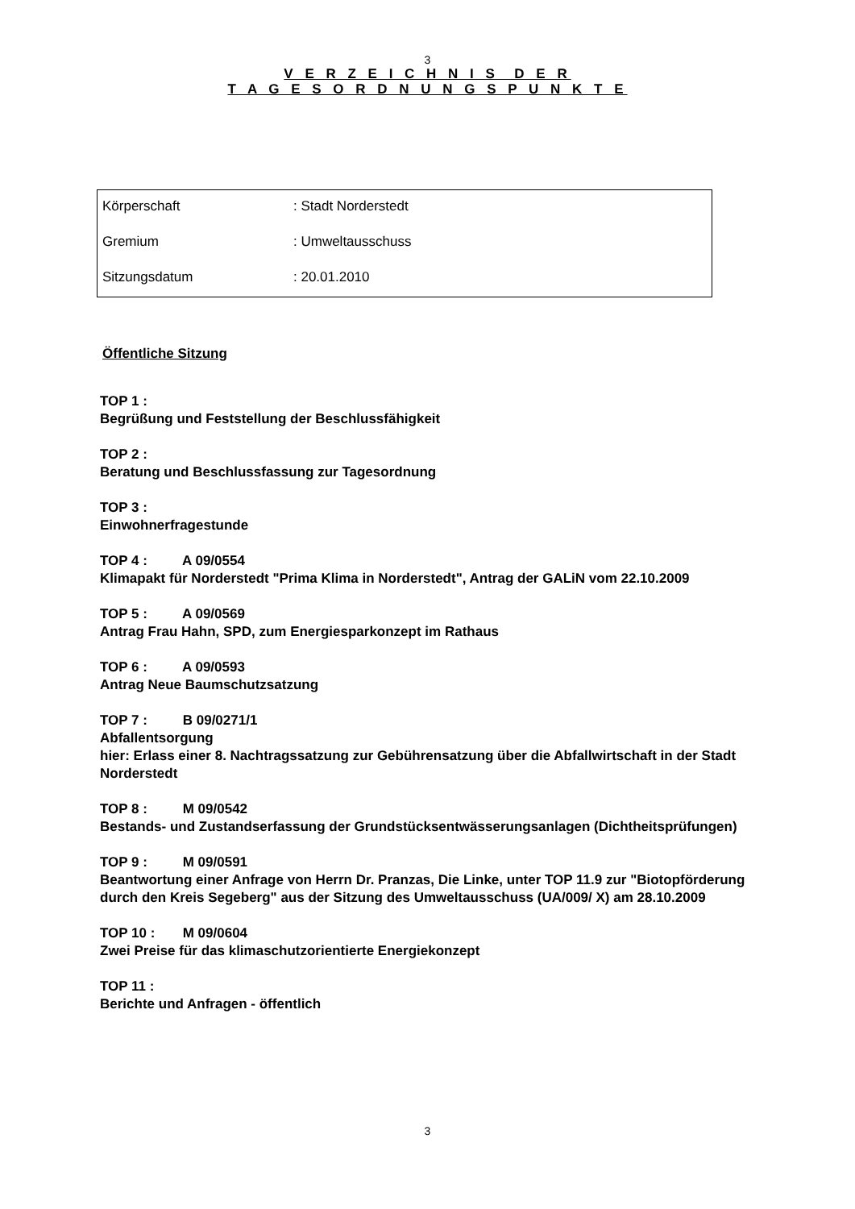3
V E R Z E I C H N I S D E R
T A G E S O R D N U N G S P U N K T E
| Körperschaft | : Stadt Norderstedt |
| Gremium | : Umweltausschuss |
| Sitzungsdatum | : 20.01.2010 |
Öffentliche Sitzung
TOP 1 :
Begrüßung und Feststellung der Beschlussfähigkeit
TOP 2 :
Beratung und Beschlussfassung zur Tagesordnung
TOP 3 :
Einwohnerfragestunde
TOP 4 : A 09/0554
Klimapakt für Norderstedt "Prima Klima in Norderstedt", Antrag der GALiN vom 22.10.2009
TOP 5 : A 09/0569
Antrag Frau Hahn, SPD, zum Energiesparkonzept im Rathaus
TOP 6 : A 09/0593
Antrag Neue Baumschutzsatzung
TOP 7 : B 09/0271/1
Abfallentsorgung
hier: Erlass einer 8. Nachtragssatzung zur Gebührensatzung über die Abfallwirtschaft in der Stadt Norderstedt
TOP 8 : M 09/0542
Bestands- und Zustandserfassung der Grundstücksentwässerungsanlagen (Dichtheitsprüfungen)
TOP 9 : M 09/0591
Beantwortung einer Anfrage von Herrn Dr. Pranzas, Die Linke, unter TOP 11.9 zur "Biotopförderung durch den Kreis Segeberg" aus der Sitzung des Umweltausschuss (UA/009/ X) am 28.10.2009
TOP 10 : M 09/0604
Zwei Preise für das klimaschutzorientierte Energiekonzept
TOP 11 :
Berichte und Anfragen - öffentlich
3